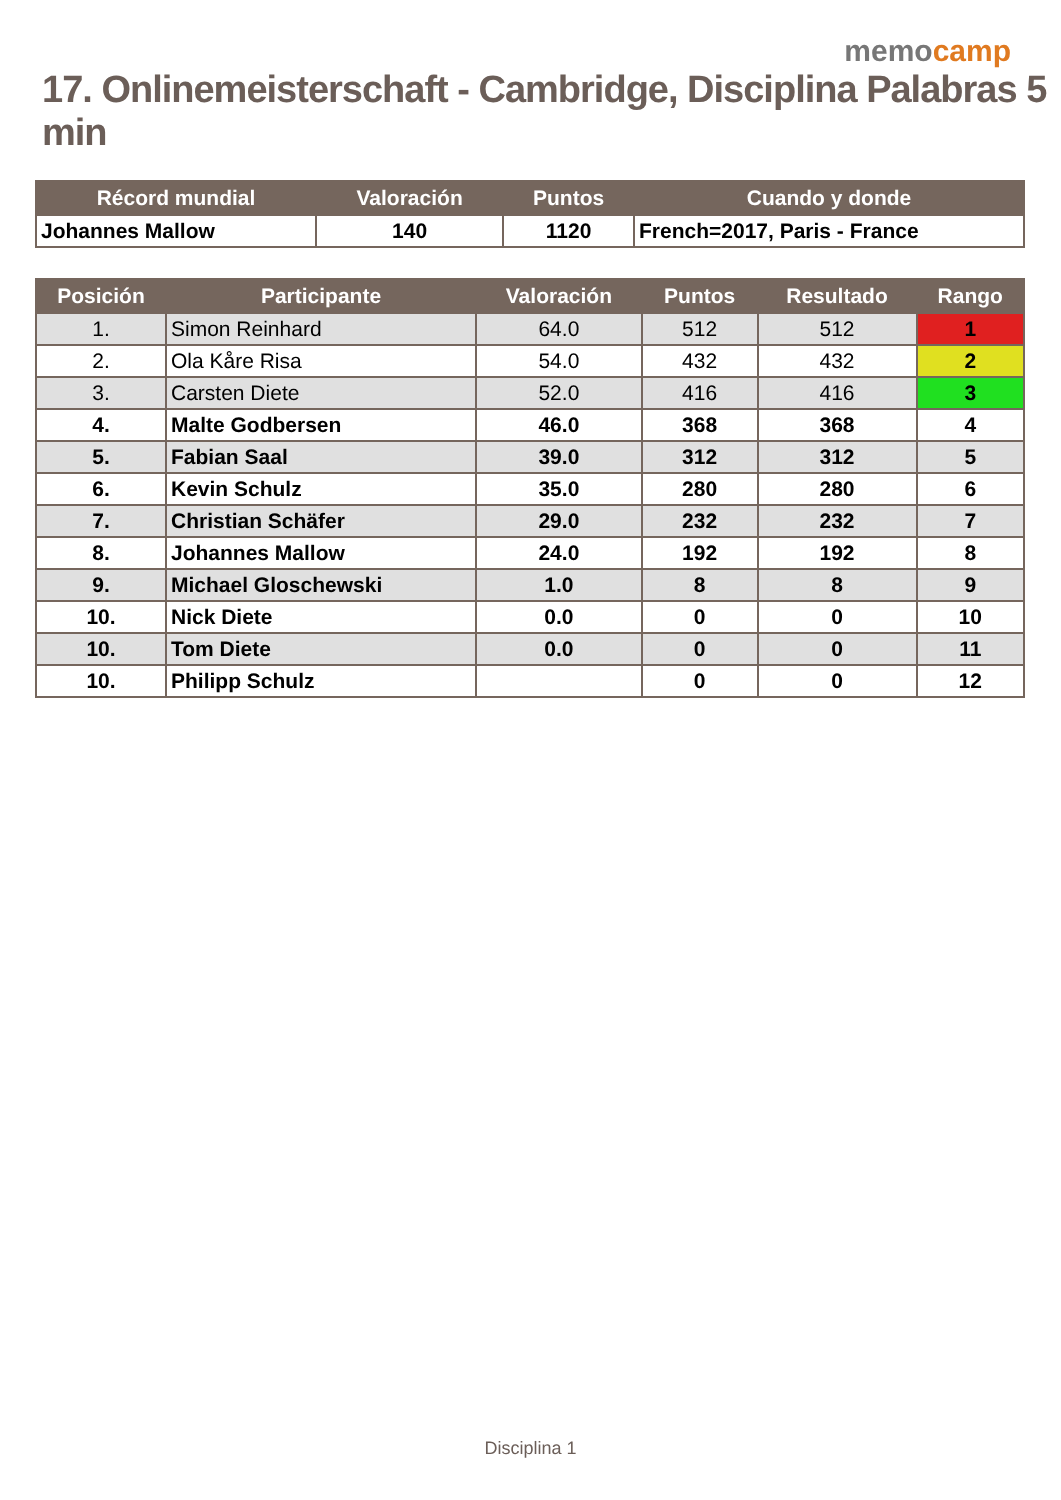memocamp
17. Onlinemeisterschaft - Cambridge, Disciplina Palabras 5 min
| Récord mundial | Valoración | Puntos | Cuando y donde |
| --- | --- | --- | --- |
| Johannes Mallow | 140 | 1120 | French=2017, Paris - France |
| Posición | Participante | Valoración | Puntos | Resultado | Rango |
| --- | --- | --- | --- | --- | --- |
| 1. | Simon Reinhard | 64.0 | 512 | 512 | 1 |
| 2. | Ola Kåre Risa | 54.0 | 432 | 432 | 2 |
| 3. | Carsten Diete | 52.0 | 416 | 416 | 3 |
| 4. | Malte Godbersen | 46.0 | 368 | 368 | 4 |
| 5. | Fabian Saal | 39.0 | 312 | 312 | 5 |
| 6. | Kevin Schulz | 35.0 | 280 | 280 | 6 |
| 7. | Christian Schäfer | 29.0 | 232 | 232 | 7 |
| 8. | Johannes Mallow | 24.0 | 192 | 192 | 8 |
| 9. | Michael Gloschewski | 1.0 | 8 | 8 | 9 |
| 10. | Nick Diete | 0.0 | 0 | 0 | 10 |
| 10. | Tom Diete | 0.0 | 0 | 0 | 11 |
| 10. | Philipp Schulz | | 0 | 0 | 12 |
Disciplina 1